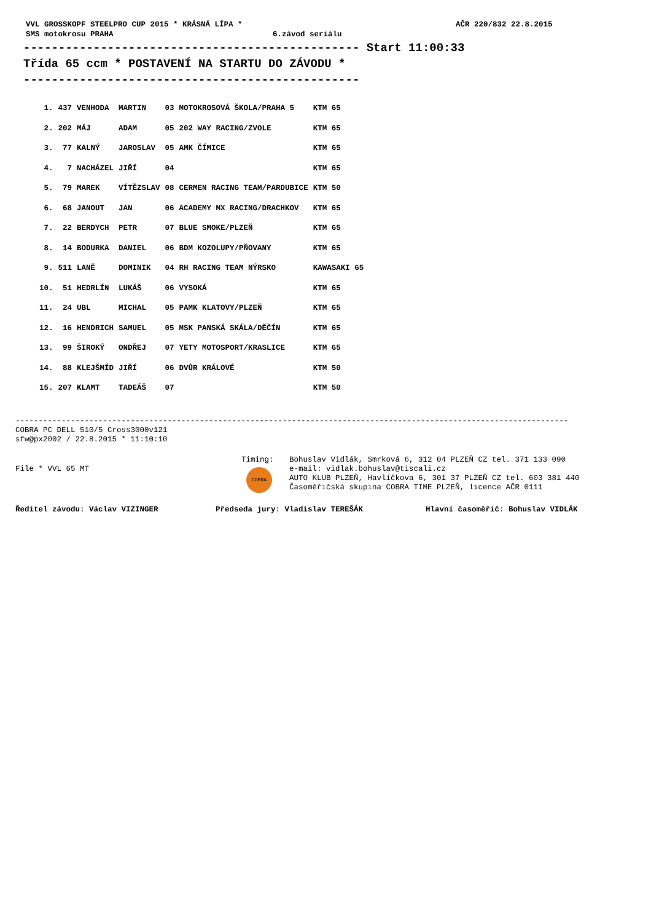VVL GROSSKOPF STEELPRO CUP 2015 * KRÁSNÁ LÍPA * AČR 220/832 22.8.2015
SMS motokrosu PRAHA 6.závod seriálu
------------------------------------------------ Start 11:00:33
Třída 65 ccm * POSTAVENÍ NA STARTU DO ZÁVODU *
------------------------------------------------
| 1. | 437 | VENHODA | MARTIN | 03 | MOTOKROSOVÁ ŠKOLA/PRAHA 5 | KTM 65 |
| 2. | 202 | MÁJ | ADAM | 05 | 202 WAY RACING/ZVOLE | KTM 65 |
| 3. | 77 | KALNÝ | JAROSLAV | 05 | AMK ČÍMICE | KTM 65 |
| 4. | 7 | NACHÁZEL | JIŘÍ | 04 | | KTM 65 |
| 5. | 79 | MAREK | VÍTĚZSLAV | 08 | CERMEN RACING TEAM/PARDUBICE | KTM 50 |
| 6. | 68 | JANOUT | JAN | 06 | ACADEMY MX RACING/DRACHKOV | KTM 65 |
| 7. | 22 | BERDYCH | PETR | 07 | BLUE SMOKE/PLZEŇ | KTM 65 |
| 8. | 14 | BODURKA | DANIEL | 06 | BDM KOZOLUPY/PŇOVANY | KTM 65 |
| 9. | 511 | LANĚ | DOMINIK | 04 | RH RACING TEAM NÝRSKO | KAWASAKI 65 |
| 10. | 51 | HEDRLÍN | LUKÁŠ | 06 | VYSOKÁ | KTM 65 |
| 11. | 24 | UBL | MICHAL | 05 | PAMK KLATOVY/PLZEŇ | KTM 65 |
| 12. | 16 | HENDRICH | SAMUEL | 05 | MSK PANSKÁ SKÁLA/DĚČÍN | KTM 65 |
| 13. | 99 | ŠIROKÝ | ONDŘEJ | 07 | YETY MOTOSPORT/KRASLICE | KTM 65 |
| 14. | 88 | KLEJŠMÍD | JIŘÍ | 06 | DVŮR KRÁLOVÉ | KTM 50 |
| 15. | 207 | KLAMT | TADEÁŠ | 07 | | KTM 50 |
------------------------------------------------------------------------------------------------------------------------
COBRA PC DELL 510/5 Cross3000v121
sfw@px2002 / 22.8.2015 * 11:10:10
File * VVL 65 MT
Timing:
COBRA
Bohuslav Vidlák, Smrková 6, 312 04 PLZEŇ CZ tel. 371 133 090
e-mail: vidlak.bohuslav@tiscali.cz
AUTO KLUB PLZEŇ, Havlíčkova 6, 301 37 PLZEŇ CZ tel. 603 381 440
Časoměřičská skupina COBRA TIME PLZEŇ, licence AČR 0111
Ředitel závodu: Václav VIZINGER Předseda jury: Vladislav TEREŠÁK Hlavní časoměřič: Bohuslav VIDLÁK